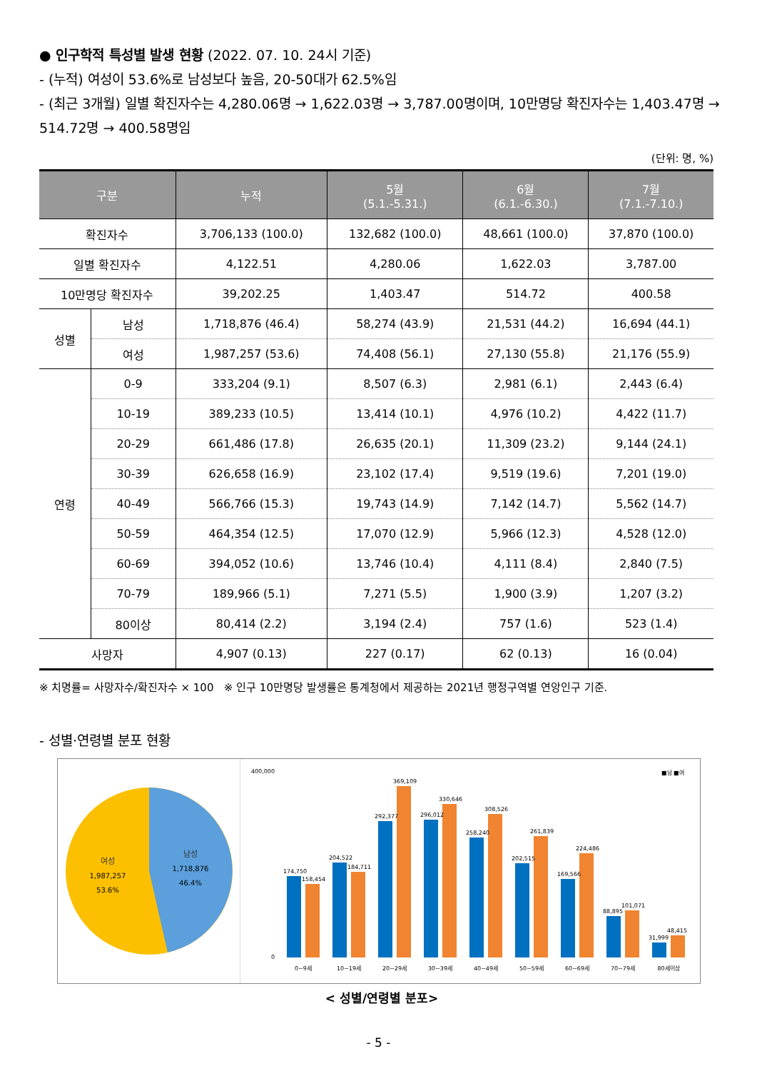● 인구학적 특성별 발생 현황 (2022. 07. 10. 24시 기준)
- (누적) 여성이 53.6%로 남성보다 높음, 20-50대가 62.5%임
- (최근 3개월) 일별 확진자수는 4,280.06명 → 1,622.03명 → 3,787.00명이며, 10만명당 확진자수는 1,403.47명 → 514.72명 → 400.58명임
(단위: 명, %)
| 구분 | | 누적 | 5월 (5.1.-5.31.) | 6월 (6.1.-6.30.) | 7월 (7.1.-7.10.) |
| --- | --- | --- | --- | --- | --- |
| 확진자수 | | 3,706,133 (100.0) | 132,682 (100.0) | 48,661 (100.0) | 37,870 (100.0) |
| 일별 확진자수 | | 4,122.51 | 4,280.06 | 1,622.03 | 3,787.00 |
| 10만명당 확진자수 | | 39,202.25 | 1,403.47 | 514.72 | 400.58 |
| 성별 | 남성 | 1,718,876 (46.4) | 58,274 (43.9) | 21,531 (44.2) | 16,694 (44.1) |
| | 여성 | 1,987,257 (53.6) | 74,408 (56.1) | 27,130 (55.8) | 21,176 (55.9) |
| 연령 | 0-9 | 333,204 (9.1) | 8,507 (6.3) | 2,981 (6.1) | 2,443 (6.4) |
| | 10-19 | 389,233 (10.5) | 13,414 (10.1) | 4,976 (10.2) | 4,422 (11.7) |
| | 20-29 | 661,486 (17.8) | 26,635 (20.1) | 11,309 (23.2) | 9,144 (24.1) |
| | 30-39 | 626,658 (16.9) | 23,102 (17.4) | 9,519 (19.6) | 7,201 (19.0) |
| | 40-49 | 566,766 (15.3) | 19,743 (14.9) | 7,142 (14.7) | 5,562 (14.7) |
| | 50-59 | 464,354 (12.5) | 17,070 (12.9) | 5,966 (12.3) | 4,528 (12.0) |
| | 60-69 | 394,052 (10.6) | 13,746 (10.4) | 4,111 (8.4) | 2,840 (7.5) |
| | 70-79 | 189,966 (5.1) | 7,271 (5.5) | 1,900 (3.9) | 1,207 (3.2) |
| | 80이상 | 80,414 (2.2) | 3,194 (2.4) | 757 (1.6) | 523 (1.4) |
| 사망자 | | 4,907 (0.13) | 227 (0.17) | 62 (0.13) | 16 (0.04) |
※ 치명률= 사망자수/확진자수 × 100 ※ 인구 10만명당 발생률은 통계청에서 제공하는 2021년 행정구역별 연앙인구 기준.
- 성별·연령별 분포 현황
여성
1,987,257
53.6%
남성
1,718,876
46.4%
■남 ■여
400,000
0
174,750
158,454
204,522
184,711
292,377
369,109
296,012
330,646
258,240
308,526
202,515
261,839
169,566
224,486
88,895
101,071
31,999
48,415
0~9세
10~19세
20~29세
30~39세
40~49세
50~59세
60~69세
70~79세
80세이상
< 성별/연령별 분포>
- 5 -